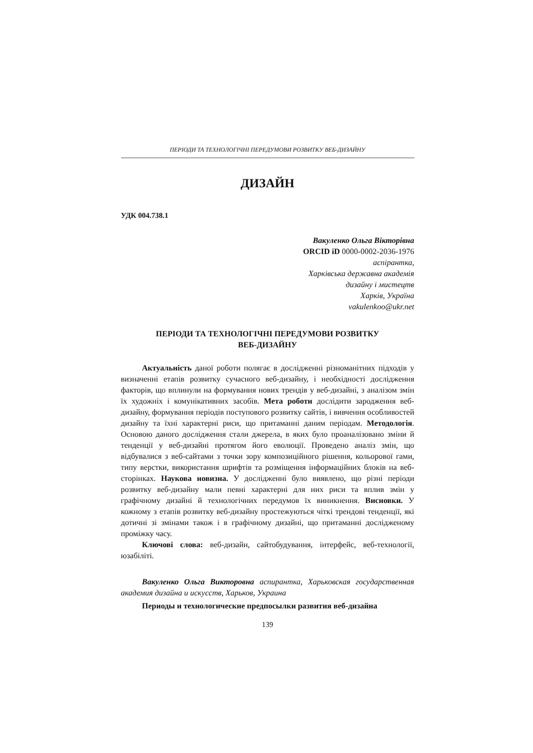ПЕРІОДИ ТА ТЕХНОЛОГІЧНІ ПЕРЕДУМОВИ РОЗВИТКУ ВЕБ-ДИЗАЙНУ
ДИЗАЙН
УДК 004.738.1
Вакуленко Ольга Вікторівна
ORCID iD 0000-0002-2036-1976
аспірантка,
Харківська державна академія
дизайну і мистецтв
Харків, Україна
vakulenkoo@ukr.net
ПЕРІОДИ ТА ТЕХНОЛОГІЧНІ ПЕРЕДУМОВИ РОЗВИТКУ
ВЕБ-ДИЗАЙНУ
Актуальність даної роботи полягає в дослідженні різноманітних підходів у визначенні етапів розвитку сучасного веб-дизайну, і необхідності дослідження факторів, що вплинули на формування нових трендів у веб-дизайні, з аналізом змін їх художніх і комунікативних засобів. Мета роботи дослідити зародження веб-дизайну, формування періодів поступового розвитку сайтів, і вивчення особливостей дизайну та їхні характерні риси, що притаманні даним періодам. Методологія. Основою даного дослідження стали джерела, в яких було проаналізовано зміни й тенденції у веб-дизайні протягом його еволюції. Проведено аналіз змін, що відбувалися з веб-сайтами з точки зору композиційного рішення, кольорової гами, типу верстки, використання шрифтів та розміщення інформаційних блоків на веб-сторінках. Наукова новизна. У дослідженні було виявлено, що різні періоди розвитку веб-дизайну мали певні характерні для них риси та вплив змін у графічному дизайні й технологічних передумов їх виникнення. Висновки. У кожному з етапів розвитку веб-дизайну простежуються чіткі трендові тенденції, які дотичні зі змінами також і в графічному дизайні, що притаманні дослідженому проміжку часу.
Ключові слова: веб-дизайн, сайтобудування, інтерфейс, веб-технології, юзабіліті.
Вакуленко Ольга Викторовна аспирантка, Харьковская государственная академия дизайна и искусств, Харьков, Украина
Периоды и технологические предпосылки развития веб-дизайна
139